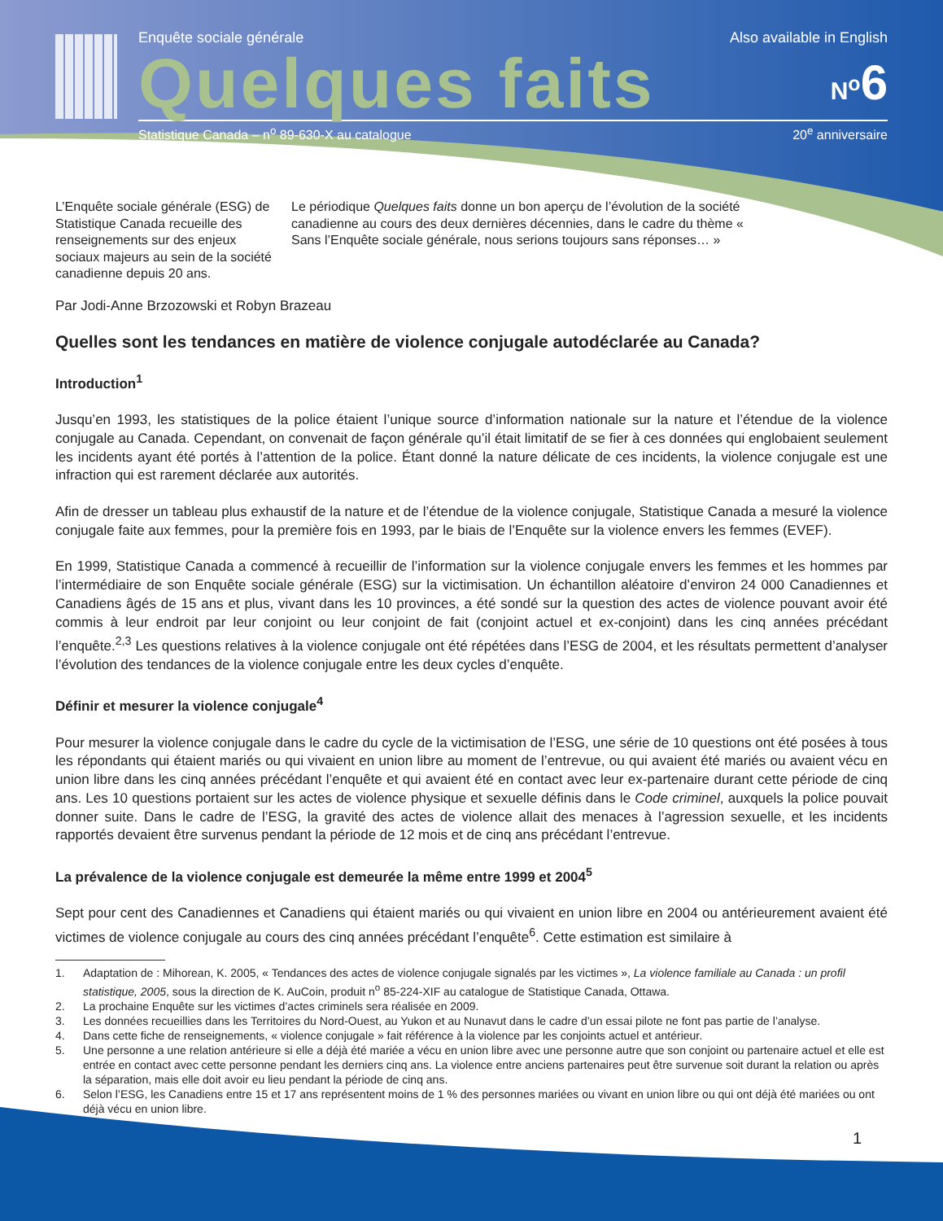Enquête sociale générale Also available in English
Quelques faits N<sup>o</sup>6
Statistique Canada – n<sup>o</sup> 89-630-X au catalogue 20<sup>e</sup> anniversaire
L’Enquête sociale générale (ESG) de Statistique Canada recueille des renseignements sur des enjeux sociaux majeurs au sein de la société canadienne depuis 20 ans.
Le périodique Quelques faits donne un bon aperçu de l’évolution de la société canadienne au cours des deux dernières décennies, dans le cadre du thème « Sans l’Enquête sociale générale, nous serions toujours sans réponses… »
Par Jodi-Anne Brzozowski et Robyn Brazeau
Quelles sont les tendances en matière de violence conjugale autodéclarée au Canada?
Introduction<sup>1</sup>
Jusqu’en 1993, les statistiques de la police étaient l’unique source d’information nationale sur la nature et l’étendue de la violence conjugale au Canada. Cependant, on convenait de façon générale qu’il était limitatif de se fier à ces données qui englobaient seulement les incidents ayant été portés à l’attention de la police. Étant donné la nature délicate de ces incidents, la violence conjugale est une infraction qui est rarement déclarée aux autorités.
Afin de dresser un tableau plus exhaustif de la nature et de l’étendue de la violence conjugale, Statistique Canada a mesuré la violence conjugale faite aux femmes, pour la première fois en 1993, par le biais de l’Enquête sur la violence envers les femmes (EVEF).
En 1999, Statistique Canada a commencé à recueillir de l’information sur la violence conjugale envers les femmes et les hommes par l’intermédiaire de son Enquête sociale générale (ESG) sur la victimisation. Un échantillon aléatoire d’environ 24 000 Canadiennes et Canadiens âgés de 15 ans et plus, vivant dans les 10 provinces, a été sondé sur la question des actes de violence pouvant avoir été commis à leur endroit par leur conjoint ou leur conjoint de fait (conjoint actuel et ex-conjoint) dans les cinq années précédant l’enquête.<sup>2,3</sup> Les questions relatives à la violence conjugale ont été répétées dans l’ESG de 2004, et les résultats permettent d’analyser l’évolution des tendances de la violence conjugale entre les deux cycles d’enquête.
Définir et mesurer la violence conjugale<sup>4</sup>
Pour mesurer la violence conjugale dans le cadre du cycle de la victimisation de l’ESG, une série de 10 questions ont été posées à tous les répondants qui étaient mariés ou qui vivaient en union libre au moment de l’entrevue, ou qui avaient été mariés ou avaient vécu en union libre dans les cinq années précédant l’enquête et qui avaient été en contact avec leur ex-partenaire durant cette période de cinq ans. Les 10 questions portaient sur les actes de violence physique et sexuelle définis dans le Code criminel, auxquels la police pouvait donner suite. Dans le cadre de l’ESG, la gravité des actes de violence allait des menaces à l’agression sexuelle, et les incidents rapportés devaient être survenus pendant la période de 12 mois et de cinq ans précédant l’entrevue.
La prévalence de la violence conjugale est demeurée la même entre 1999 et 2004<sup>5</sup>
Sept pour cent des Canadiennes et Canadiens qui étaient mariés ou qui vivaient en union libre en 2004 ou antérieurement avaient été victimes de violence conjugale au cours des cinq années précédant l’enquête<sup>6</sup>. Cette estimation est similaire à
1. Adaptation de : Mihorean, K. 2005, « Tendances des actes de violence conjugale signalés par les victimes », La violence familiale au Canada : un profil statistique, 2005, sous la direction de K. AuCoin, produit n<sup>o</sup> 85-224-XIF au catalogue de Statistique Canada, Ottawa.
2. La prochaine Enquête sur les victimes d’actes criminels sera réalisée en 2009.
3. Les données recueillies dans les Territoires du Nord-Ouest, au Yukon et au Nunavut dans le cadre d’un essai pilote ne font pas partie de l’analyse.
4. Dans cette fiche de renseignements, « violence conjugale » fait référence à la violence par les conjoints actuel et antérieur.
5. Une personne a une relation antérieure si elle a déjà été mariée a vécu en union libre avec une personne autre que son conjoint ou partenaire actuel et elle est entrée en contact avec cette personne pendant les derniers cinq ans. La violence entre anciens partenaires peut être survenue soit durant la relation ou après la séparation, mais elle doit avoir eu lieu pendant la période de cinq ans.
6. Selon l’ESG, les Canadiens entre 15 et 17 ans représentent moins de 1 % des personnes mariées ou vivant en union libre ou qui ont déjà été mariées ou ont déjà vécu en union libre.
1